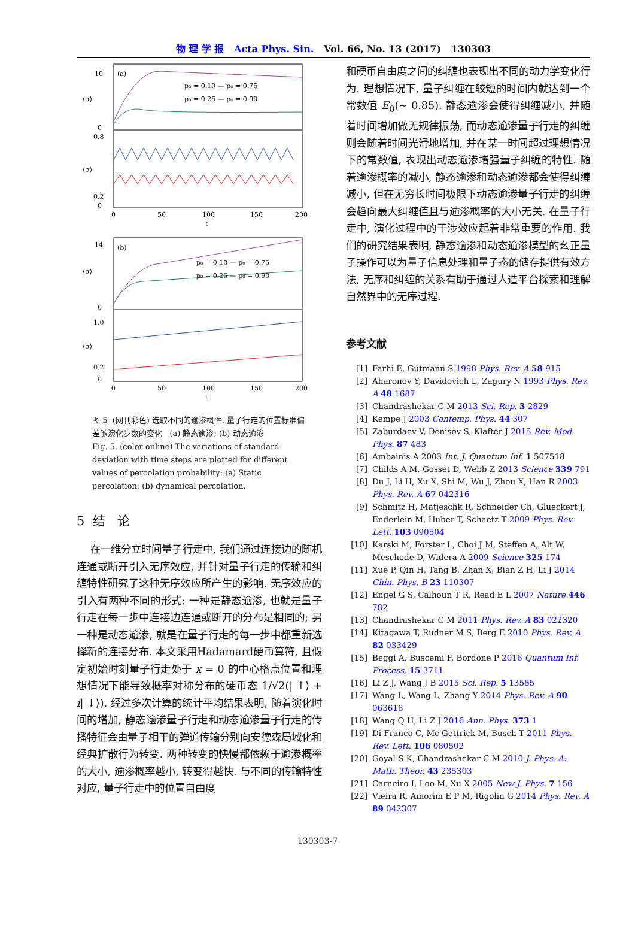物 理 学 报 Acta Phys. Sin. Vol. 66, No. 13 (2017) 130303
(a)
10
0
⟨σ⟩
⟨σ⟩
0.8
0.2
0
p₀ = 0.10 — p₀ = 0.75
p₀ = 0.25 — p₀ = 0.90
0
50
100
150
200
t
(b)
14
0
0
⟨σ⟩
⟨σ⟩
1.0
0.2
p₀ = 0.10 — p₀ = 0.75
p₀ = 0.25 — p₀ = 0.90
0
50
100
150
200
t
图 5 (网刊彩色) 选取不同的逾渗概率, 量子行走的位置标准偏差随演化步数的变化 (a) 静态逾渗; (b) 动态逾渗
Fig. 5. (color online) The variations of standard deviation with time steps are plotted for different values of percolation probability: (a) Static percolation; (b) dynamical percolation.
5 结 论
在一维分立时间量子行走中, 我们通过连接边的随机连通或断开引入无序效应, 并针对量子行走的传输和纠缠特性研究了这种无序效应所产生的影响. 无序效应的引入有两种不同的形式: 一种是静态逾渗, 也就是量子行走在每一步中连接边连通或断开的分布是相同的; 另一种是动态逾渗, 就是在量子行走的每一步中都重新选择新的连接分布. 本文采用Hadamard硬币算符, 且假定初始时刻量子行走处于 x = 0 的中心格点位置和理想情况下能导致概率对称分布的硬币态 1/√2(| ↑⟩ + i| ↓⟩). 经过多次计算的统计平均结果表明, 随着演化时间的增加, 静态逾渗量子行走和动态逾渗量子行走的传播特征会由量子相干的弹道传输分别向安德森局域化和经典扩散行为转变. 两种转变的快慢都依赖于逾渗概率的大小, 逾渗概率越小, 转变得越快. 与不同的传输特性对应, 量子行走中的位置自由度
和硬币自由度之间的纠缠也表现出不同的动力学变化行为. 理想情况下, 量子纠缠在较短的时间内就达到一个常数值 E<sub>0</sub>(∼ 0.85). 静态逾渗会使得纠缠减小, 并随着时间增加做无规律振荡, 而动态逾渗量子行走的纠缠则会随着时间光滑地增加, 并在某一时间超过理想情况下的常数值, 表现出动态逾渗增强量子纠缠的特性. 随着逾渗概率的减小, 静态逾渗和动态逾渗都会使得纠缠减小, 但在无穷长时间极限下动态逾渗量子行走的纠缠会趋向最大纠缠值且与逾渗概率的大小无关. 在量子行走中, 演化过程中的干涉效应起着非常重要的作用. 我们的研究结果表明, 静态逾渗和动态逾渗模型的幺正量子操作可以为量子信息处理和量子态的储存提供有效方法, 无序和纠缠的关系有助于通过人造平台探索和理解自然界中的无序过程.
参考文献
[1] Farhi E, Gutmann S 1998 Phys. Rev. A 58 915
[2] Aharonov Y, Davidovich L, Zagury N 1993 Phys. Rev. A 48 1687
[3] Chandrashekar C M 2013 Sci. Rep. 3 2829
[4] Kempe J 2003 Contemp. Phys. 44 307
[5] Zaburdaev V, Denisov S, Klafter J 2015 Rev. Mod. Phys. 87 483
[6] Ambainis A 2003 Int. J. Quantum Inf. 1 507518
[7] Childs A M, Gosset D, Webb Z 2013 Science 339 791
[8] Du J, Li H, Xu X, Shi M, Wu J, Zhou X, Han R 2003 Phys. Rev. A 67 042316
[9] Schmitz H, Matjeschk R, Schneider Ch, Glueckert J, Enderlein M, Huber T, Schaetz T 2009 Phys. Rev. Lett. 103 090504
[10] Karski M, Forster L, Choi J M, Steffen A, Alt W, Meschede D, Widera A 2009 Science 325 174
[11] Xue P, Qin H, Tang B, Zhan X, Bian Z H, Li J 2014 Chin. Phys. B 23 110307
[12] Engel G S, Calhoun T R, Read E L 2007 Nature 446 782
[13] Chandrashekar C M 2011 Phys. Rev. A 83 022320
[14] Kitagawa T, Rudner M S, Berg E 2010 Phys. Rev. A 82 033429
[15] Beggi A, Buscemi F, Bordone P 2016 Quantum Inf. Process. 15 3711
[16] Li Z J, Wang J B 2015 Sci. Rep. 5 13585
[17] Wang L, Wang L, Zhang Y 2014 Phys. Rev. A 90 063618
[18] Wang Q H, Li Z J 2016 Ann. Phys. 373 1
[19] Di Franco C, Mc Gettrick M, Busch T 2011 Phys. Rev. Lett. 106 080502
[20] Goyal S K, Chandrashekar C M 2010 J. Phys. A: Math. Theor. 43 235303
[21] Carneiro I, Loo M, Xu X 2005 New J. Phys. 7 156
[22] Vieira R, Amorim E P M, Rigolin G 2014 Phys. Rev. A 89 042307
130303-7